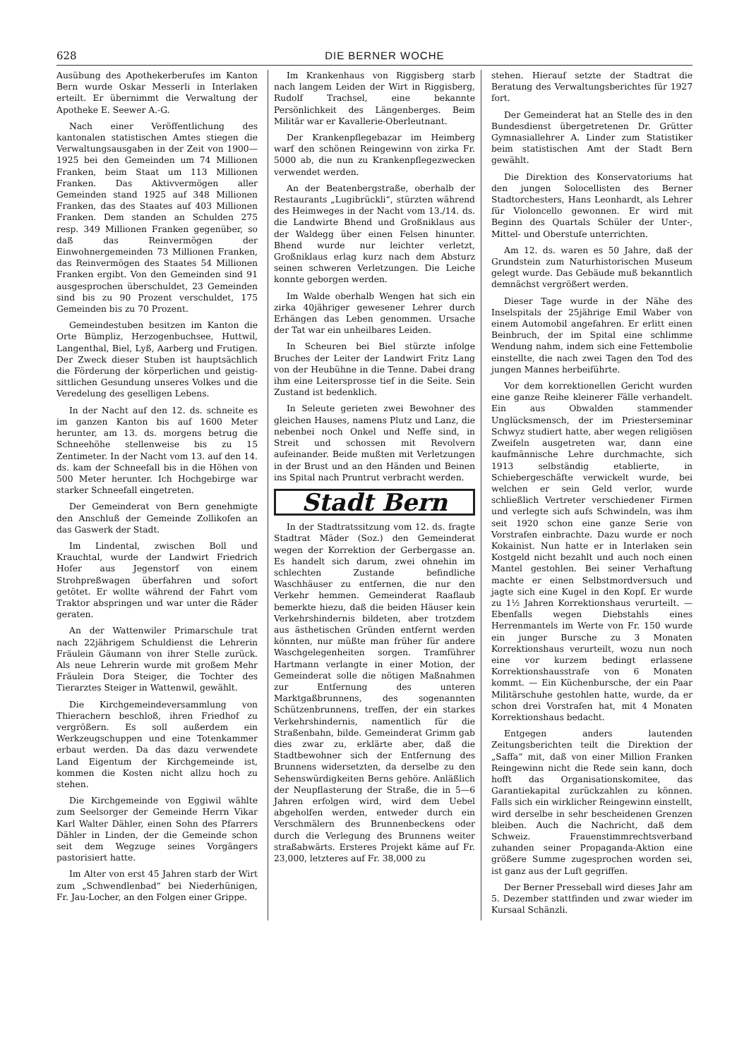628 DIE BERNER WOCHE
Ausübung des Apothekerberufes im Kanton Bern wurde Oskar Messerli in Interlaken erteilt. Er übernimmt die Verwaltung der Apotheke E. Seewer A.-G.
Nach einer Veröffentlichung des kantonalen statistischen Amtes stiegen die Verwaltungsausgaben in der Zeit von 1900—1925 bei den Gemeinden um 74 Millionen Franken, beim Staat um 113 Millionen Franken. Das Aktivvermögen aller Gemeinden stand 1925 auf 348 Millionen Franken, das des Staates auf 403 Millionen Franken. Dem standen an Schulden 275 resp. 349 Millionen Franken gegenüber, so daß das Reinvermögen der Einwohnergemeinden 73 Millionen Franken, das Reinvermögen des Staates 54 Millionen Franken ergibt. Von den Gemeinden sind 91 ausgesprochen überschuldet, 23 Gemeinden sind bis zu 90 Prozent verschuldet, 175 Gemeinden bis zu 70 Prozent.
Gemeindestuben besitzen im Kanton die Orte Bümpliz, Herzogenbuchsee, Huttwil, Langenthal, Biel, Lyß, Aarberg und Frutigen. Der Zweck dieser Stuben ist hauptsächlich die Förderung der körperlichen und geistig-sittlichen Gesundung unseres Volkes und die Veredelung des geselligen Lebens.
In der Nacht auf den 12. ds. schneite es im ganzen Kanton bis auf 1600 Meter herunter, am 13. ds. morgens betrug die Schneehöhe stellenweise bis zu 15 Zentimeter. In der Nacht vom 13. auf den 14. ds. kam der Schneefall bis in die Höhen von 500 Meter herunter. Ich Hochgebirge war starker Schneefall eingetreten.
Der Gemeinderat von Bern genehmigte den Anschluß der Gemeinde Zollikofen an das Gaswerk der Stadt.
Im Lindental, zwischen Boll und Krauchtal, wurde der Landwirt Friedrich Hofer aus Jegenstorf von einem Strohpreßwagen überfahren und sofort getötet. Er wollte während der Fahrt vom Traktor abspringen und war unter die Räder geraten.
An der Wattenwiler Primarschule trat nach 22jährigem Schuldienst die Lehrerin Fräulein Gäumann von ihrer Stelle zurück. Als neue Lehrerin wurde mit großem Mehr Fräulein Dora Steiger, die Tochter des Tierarztes Steiger in Wattenwil, gewählt.
Die Kirchgemeindeversammlung von Thierachern beschloß, ihren Friedhof zu vergrößern. Es soll außerdem ein Werkzeugschuppen und eine Totenkammer erbaut werden. Da das dazu verwendete Land Eigentum der Kirchgemeinde ist, kommen die Kosten nicht allzu hoch zu stehen.
Die Kirchgemeinde von Eggiwil wählte zum Seelsorger der Gemeinde Herrn Vikar Karl Walter Dähler, einen Sohn des Pfarrers Dähler in Linden, der die Gemeinde schon seit dem Wegzuge seines Vorgängers pastorisiert hatte.
Im Alter von erst 45 Jahren starb der Wirt zum „Schwendlenbad“ bei Niederhünigen, Fr. Jau-Locher, an den Folgen einer Grippe.
Im Krankenhaus von Riggisberg starb nach langem Leiden der Wirt in Riggisberg, Rudolf Trachsel, eine bekannte Persönlichkeit des Längenberges. Beim Militär war er Kavallerie-Oberleutnant.
Der Krankenpflegebazar im Heimberg warf den schönen Reingewinn von zirka Fr. 5000 ab, die nun zu Krankenpflegezwecken verwendet werden.
An der Beatenbergstraße, oberhalb der Restaurants „Lugibrückli“, stürzten während des Heimweges in der Nacht vom 13./14. ds. die Landwirte Bhend und Großniklaus aus der Waldegg über einen Felsen hinunter. Bhend wurde nur leichter verletzt, Großniklaus erlag kurz nach dem Absturz seinen schweren Verletzungen. Die Leiche konnte geborgen werden.
Im Walde oberhalb Wengen hat sich ein zirka 40jähriger gewesener Lehrer durch Erhängen das Leben genommen. Ursache der Tat war ein unheilbares Leiden.
In Scheuren bei Biel stürzte infolge Bruches der Leiter der Landwirt Fritz Lang von der Heubühne in die Tenne. Dabei drang ihm eine Leitersprosse tief in die Seite. Sein Zustand ist bedenklich.
In Seleute gerieten zwei Bewohner des gleichen Hauses, namens Plutz und Lanz, die nebenbei noch Onkel und Neffe sind, in Streit und schossen mit Revolvern aufeinander. Beide mußten mit Verletzungen in der Brust und an den Händen und Beinen ins Spital nach Pruntrut verbracht werden.
Stadt Bern
In der Stadtratssitzung vom 12. ds. fragte Stadtrat Mäder (Soz.) den Gemeinderat wegen der Korrektion der Gerbergasse an. Es handelt sich darum, zwei ohnehin im schlechten Zustande befindliche Waschhäuser zu entfernen, die nur den Verkehr hemmen. Gemeinderat Raaflaub bemerkte hiezu, daß die beiden Häuser kein Verkehrshindernis bildeten, aber trotzdem aus ästhetischen Gründen entfernt werden könnten, nur müßte man früher für andere Waschgelegenheiten sorgen. Tramführer Hartmann verlangte in einer Motion, der Gemeinderat solle die nötigen Maßnahmen zur Entfernung des unteren Marktgaßbrunnens, des sogenannten Schützenbrunnens, treffen, der ein starkes Verkehrshindernis, namentlich für die Straßenbahn, bilde. Gemeinderat Grimm gab dies zwar zu, erklärte aber, daß die Stadtbewohner sich der Entfernung des Brunnens widersetzten, da derselbe zu den Sehenswürdigkeiten Berns gehöre. Anläßlich der Neupflasterung der Straße, die in 5—6 Jahren erfolgen wird, wird dem Uebel abgeholfen werden, entweder durch ein Verschmälern des Brunnenbeckens oder durch die Verlegung des Brunnens weiter straßabwärts. Ersteres Projekt käme auf Fr. 23,000, letzteres auf Fr. 38,000 zu
stehen. Hierauf setzte der Stadtrat die Beratung des Verwaltungsberichtes für 1927 fort.
Der Gemeinderat hat an Stelle des in den Bundesdienst übergetretenen Dr. Grütter Gymnasiallehrer A. Linder zum Statistiker beim statistischen Amt der Stadt Bern gewählt.
Die Direktion des Konservatoriums hat den jungen Solocellisten des Berner Stadtorchesters, Hans Leonhardt, als Lehrer für Violoncello gewonnen. Er wird mit Beginn des Quartals Schüler der Unter-, Mittel- und Oberstufe unterrichten.
Am 12. ds. waren es 50 Jahre, daß der Grundstein zum Naturhistorischen Museum gelegt wurde. Das Gebäude muß bekanntlich demnächst vergrößert werden.
Dieser Tage wurde in der Nähe des Inselspitals der 25jährige Emil Waber von einem Automobil angefahren. Er erlitt einen Beinbruch, der im Spital eine schlimme Wendung nahm, indem sich eine Fettembolie einstellte, die nach zwei Tagen den Tod des jungen Mannes herbeiführte.
Vor dem korrektionellen Gericht wurden eine ganze Reihe kleinerer Fälle verhandelt. Ein aus Obwalden stammender Unglücksmensch, der im Priesterseminar Schwyz studiert hatte, aber wegen religiösen Zweifeln ausgetreten war, dann eine kaufmännische Lehre durchmachte, sich 1913 selbständig etablierte, in Schiebergeschäfte verwickelt wurde, bei welchen er sein Geld verlor, wurde schließlich Vertreter verschiedener Firmen und verlegte sich aufs Schwindeln, was ihm seit 1920 schon eine ganze Serie von Vorstrafen einbrachte. Dazu wurde er noch Kokainist. Nun hatte er in Interlaken sein Kostgeld nicht bezahlt und auch noch einen Mantel gestohlen. Bei seiner Verhaftung machte er einen Selbstmordversuch und jagte sich eine Kugel in den Kopf. Er wurde zu 1½ Jahren Korrektionshaus verurteilt. — Ebenfalls wegen Diebstahls eines Herrenmantels im Werte von Fr. 150 wurde ein junger Bursche zu 3 Monaten Korrektionshaus verurteilt, wozu nun noch eine vor kurzem bedingt erlassene Korrektionshausstrafe von 6 Monaten kommt. — Ein Küchenbursche, der ein Paar Militärschuhe gestohlen hatte, wurde, da er schon drei Vorstrafen hat, mit 4 Monaten Korrektionshaus bedacht.
Entgegen anders lautenden Zeitungsberichten teilt die Direktion der „Saffa“ mit, daß von einer Million Franken Reingewinn nicht die Rede sein kann, doch hofft das Organisationskomitee, das Garantiekapital zurückzahlen zu können. Falls sich ein wirklicher Reingewinn einstellt, wird derselbe in sehr bescheidenen Grenzen bleiben. Auch die Nachricht, daß dem Schweiz. Frauenstimmrechtsverband zuhanden seiner Propaganda-Aktion eine größere Summe zugesprochen worden sei, ist ganz aus der Luft gegriffen.
Der Berner Presseball wird dieses Jahr am 5. Dezember stattfinden und zwar wieder im Kursaal Schänzli.